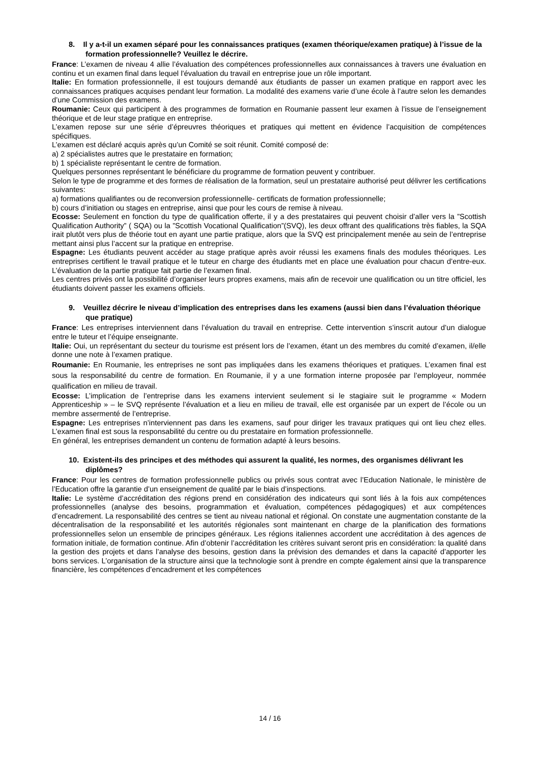8. Il y a-t-il un examen séparé pour les connaissances pratiques (examen théorique/examen pratique) à l’issue de la formation professionnelle? Veuillez le décrire.
France: L’examen de niveau 4 allie l’évaluation des compétences professionnelles aux connaissances à travers une évaluation en continu et un examen final dans lequel l’évaluation du travail en entreprise joue un rôle important.
Italie: En formation professionnelle, il est toujours demandé aux étudiants de passer un examen pratique en rapport avec les connaissances pratiques acquises pendant leur formation. La modalité des examens varie d’une école à l’autre selon les demandes d’une Commission des examens.
Roumanie: Ceux qui participent à des programmes de formation en Roumanie passent leur examen à l’issue de l’enseignement théorique et de leur stage pratique en entreprise.
L’examen repose sur une série d’épreuvres théoriques et pratiques qui mettent en évidence l’acquisition de compétences spécifiques.
L’examen est déclaré acquis après qu’un Comité se soit réunit. Comité composé de:
a) 2 spécialistes autres que le prestataire en formation;
b) 1 spécialiste représentant le centre de formation.
Quelques personnes représentant le bénéficiare du programme de formation peuvent y contribuer.
Selon le type de programme et des formes de réalisation de la formation, seul un prestataire authorisé peut délivrer les certifications suivantes:
a) formations qualifiantes ou de reconversion professionnelle- certificats de formation professionnelle;
b) cours d’initiation ou stages en entreprise, ainsi que pour les cours de remise à niveau.
Ecosse: Seulement en fonction du type de qualification offerte, il y a des prestataires qui peuvent choisir d’aller vers la ”Scottish Qualification Authority” ( SQA) ou la ”Scottish Vocational Qualification”(SVQ), les deux offrant des qualifications très fiables, la SQA irait plutôt vers plus de théorie tout en ayant une partie pratique, alors que la SVQ est principalement menée au sein de l’entreprise mettant ainsi plus l’accent sur la pratique en entreprise.
Espagne: Les étudiants peuvent accéder au stage pratique après avoir réussi les examens finals des modules théoriques. Les entreprises certifient le travail pratique et le tuteur en charge des étudiants met en place une évaluation pour chacun d’entre-eux. L’évaluation de la partie pratique fait partie de l’examen final.
Les centres privés ont la possibilité d’organiser leurs propres examens, mais afin de recevoir une qualification ou un titre officiel, les étudiants doivent passer les examens officiels.
9. Veuillez décrire le niveau d’implication des entreprises dans les examens (aussi bien dans l’évaluation théorique que pratique)
France: Les entreprises interviennent dans l’évaluation du travail en entreprise. Cette intervention s’inscrit autour d’un dialogue entre le tuteur et l’équipe enseignante.
Italie: Oui, un représentant du secteur du tourisme est présent lors de l’examen, étant un des membres du comité d’examen, il/elle donne une note à l’examen pratique.
Roumanie: En Roumanie, les entreprises ne sont pas impliquées dans les examens théoriques et pratiques. L’examen final est sous la responsabilité du centre de formation. En Roumanie, il y a une formation interne proposée par l’employeur, nommée qualification en milieu de travail.
Ecosse: L’implication de l’entreprise dans les examens intervient seulement si le stagiaire suit le programme « Modern Apprenticeship » – le SVQ représente l’évaluation et a lieu en milieu de travail, elle est organisée par un expert de l’école ou un membre assermenté de l’entreprise.
Espagne: Les entreprises n’interviennent pas dans les examens, sauf pour diriger les travaux pratiques qui ont lieu chez elles. L’examen final est sous la responsabilité du centre ou du prestataire en formation professionnelle.
En général, les entreprises demandent un contenu de formation adapté à leurs besoins.
10. Existent-ils des principes et des méthodes qui assurent la qualité, les normes, des organismes délivrant les diplômes?
France: Pour les centres de formation professionnelle publics ou privés sous contrat avec l’Education Nationale, le ministère de l’Education offre la garantie d’un enseignement de qualité par le biais d’inspections.
Italie: Le système d’accréditation des régions prend en considération des indicateurs qui sont liés à la fois aux compétences professionnelles (analyse des besoins, programmation et évaluation, compétences pédagogiques) et aux compétences d’encadrement. La responsabilité des centres se tient au niveau national et régional. On constate une augmentation constante de la décentralisation de la responsabilité et les autorités régionales sont maintenant en charge de la planification des formations professionnelles selon un ensemble de principes généraux. Les régions italiennes accordent une accréditation à des agences de formation initiale, de formation continue. Afin d’obtenir l’accréditation les critères suivant seront pris en considération: la qualité dans la gestion des projets et dans l’analyse des besoins, gestion dans la prévision des demandes et dans la capacité d’apporter les bons services. L’organisation de la structure ainsi que la technologie sont à prendre en compte également ainsi que la transparence financière, les compétences d’encadrement et les compétences
14 / 16